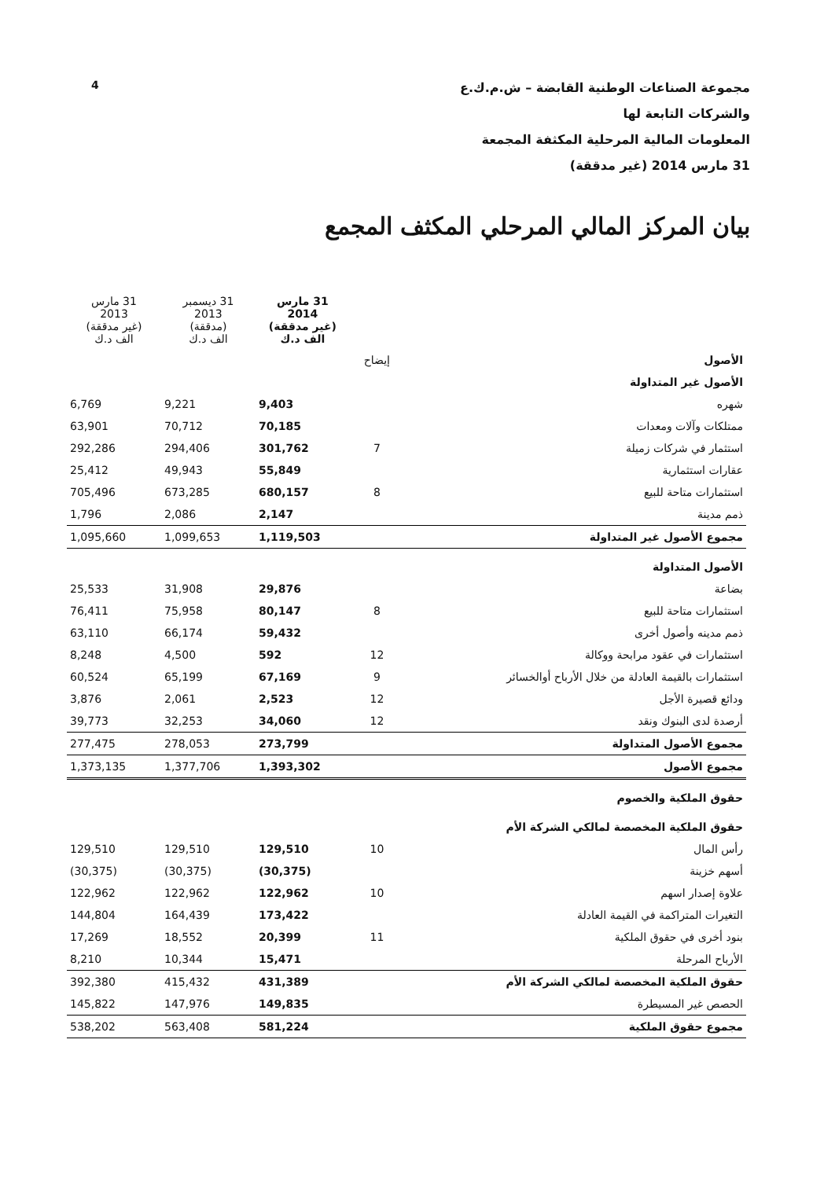4
مجموعة الصناعات الوطنية القابضة – ش.م.ك.ع
والشركات التابعة لها
المعلومات المالية المرحلية المكثفة المجمعة
31 مارس 2014 (غير مدققة)
بيان المركز المالي المرحلي المكثف المجمع
| | | 31 مارس 2014 (غير مدققة) الف د.ك | 31 ديسمبر 2013 (مدققة) الف د.ك | 31 مارس 2013 (غير مدققة) الف د.ك |
| --- | --- | --- | --- | --- |
| الأصول | إيضاح | | | |
| الأصول غير المتداولة | | | | |
| شهره | | 9,403 | 9,221 | 6,769 |
| ممتلكات وآلات ومعدات | | 70,185 | 70,712 | 63,901 |
| استثمار في شركات زميلة | 7 | 301,762 | 294,406 | 292,286 |
| عقارات استثمارية | | 55,849 | 49,943 | 25,412 |
| استثمارات متاحة للبيع | 8 | 680,157 | 673,285 | 705,496 |
| ذمم مدينة | | 2,147 | 2,086 | 1,796 |
| مجموع الأصول غير المتداولة | | 1,119,503 | 1,099,653 | 1,095,660 |
| الأصول المتداولة | | | | |
| بضاعة | | 29,876 | 31,908 | 25,533 |
| استثمارات متاحة للبيع | 8 | 80,147 | 75,958 | 76,411 |
| ذمم مدينه وأصول أخرى | | 59,432 | 66,174 | 63,110 |
| استثمارات في عقود مرابحة ووكالة | 12 | 592 | 4,500 | 8,248 |
| استثمارات بالقيمة العادلة من خلال الأرباح أوالخسائر | 9 | 67,169 | 65,199 | 60,524 |
| ودائع قصيرة الأجل | 12 | 2,523 | 2,061 | 3,876 |
| أرصدة لدى البنوك ونقد | 12 | 34,060 | 32,253 | 39,773 |
| مجموع الأصول المتداولة | | 273,799 | 278,053 | 277,475 |
| مجموع الأصول | | 1,393,302 | 1,377,706 | 1,373,135 |
| حقوق الملكية والخصوم | | | | |
| حقوق الملكية المخصصة لمالكي الشركة الأم | | | | |
| رأس المال | 10 | 129,510 | 129,510 | 129,510 |
| أسهم خزينة | | (30,375) | (30,375) | (30,375) |
| علاوة إصدار اسهم | 10 | 122,962 | 122,962 | 122,962 |
| التغيرات المتراكمة في القيمة العادلة | | 173,422 | 164,439 | 144,804 |
| بنود أخرى في حقوق الملكية | 11 | 20,399 | 18,552 | 17,269 |
| الأرباح المرحلة | | 15,471 | 10,344 | 8,210 |
| حقوق الملكية المخصصة لمالكي الشركة الأم | | 431,389 | 415,432 | 392,380 |
| الحصص غير المسيطرة | | 149,835 | 147,976 | 145,822 |
| مجموع حقوق الملكية | | 581,224 | 563,408 | 538,202 |